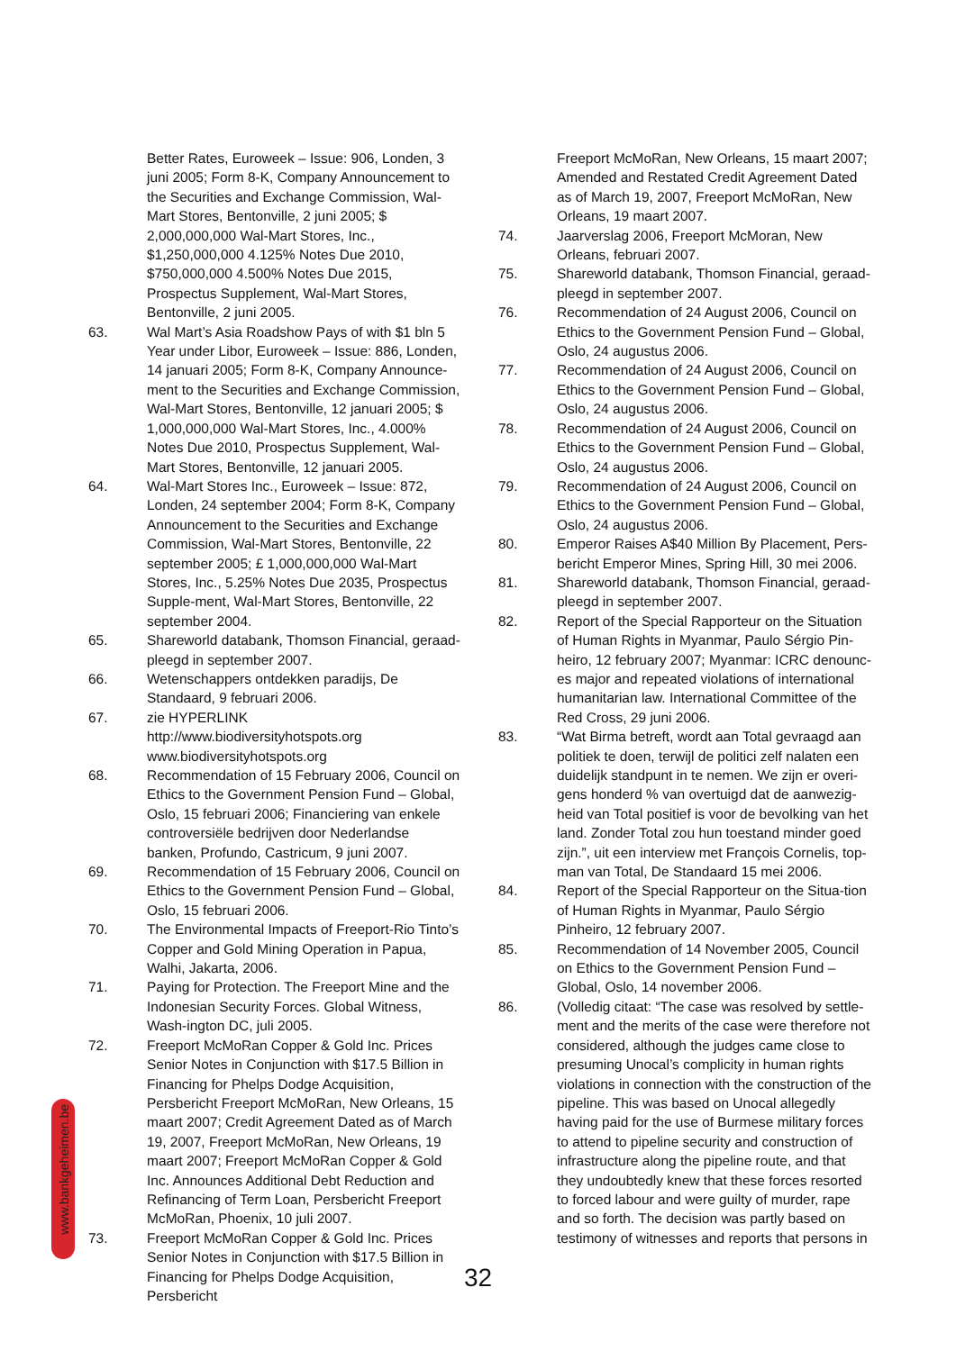Better Rates, Euroweek – Issue: 906, Londen, 3 juni 2005; Form 8-K, Company Announcement to the Securities and Exchange Commission, Wal-Mart Stores, Bentonville, 2 juni 2005; $ 2,000,000,000 Wal-Mart Stores, Inc., $1,250,000,000 4.125% Notes Due 2010, $750,000,000 4.500% Notes Due 2015, Prospectus Supplement, Wal-Mart Stores, Bentonville, 2 juni 2005.
63. Wal Mart’s Asia Roadshow Pays of with $1 bln 5 Year under Libor, Euroweek – Issue: 886, Londen, 14 januari 2005; Form 8-K, Company Announce-ment to the Securities and Exchange Commission, Wal-Mart Stores, Bentonville, 12 januari 2005; $ 1,000,000,000 Wal-Mart Stores, Inc., 4.000% Notes Due 2010, Prospectus Supplement, Wal-Mart Stores, Bentonville, 12 januari 2005.
64. Wal-Mart Stores Inc., Euroweek – Issue: 872, Londen, 24 september 2004; Form 8-K, Company Announcement to the Securities and Exchange Commission, Wal-Mart Stores, Bentonville, 22 september 2005; £ 1,000,000,000 Wal-Mart Stores, Inc., 5.25% Notes Due 2035, Prospectus Supple-ment, Wal-Mart Stores, Bentonville, 22 september 2004.
65. Shareworld databank, Thomson Financial, geraad-pleegd in september 2007.
66. Wetenschappers ontdekken paradijs, De Standaard, 9 februari 2006.
67. zie HYPERLINK http://www.biodiversityhotspots.org www.biodiversityhotspots.org
68. Recommendation of 15 February 2006, Council on Ethics to the Government Pension Fund – Global, Oslo, 15 februari 2006; Financiering van enkele controversiële bedrijven door Nederlandse banken, Profundo, Castricum, 9 juni 2007.
69. Recommendation of 15 February 2006, Council on Ethics to the Government Pension Fund – Global, Oslo, 15 februari 2006.
70. The Environmental Impacts of Freeport-Rio Tinto’s Copper and Gold Mining Operation in Papua, Walhi, Jakarta, 2006.
71. Paying for Protection. The Freeport Mine and the Indonesian Security Forces. Global Witness, Wash-ington DC, juli 2005.
72. Freeport McMoRan Copper & Gold Inc. Prices Senior Notes in Conjunction with $17.5 Billion in Financing for Phelps Dodge Acquisition, Persbericht Freeport McMoRan, New Orleans, 15 maart 2007; Credit Agreement Dated as of March 19, 2007, Freeport McMoRan, New Orleans, 19 maart 2007; Freeport McMoRan Copper & Gold Inc. Announces Additional Debt Reduction and Refinancing of Term Loan, Persbericht Freeport McMoRan, Phoenix, 10 juli 2007.
73. Freeport McMoRan Copper & Gold Inc. Prices Senior Notes in Conjunction with $17.5 Billion in Financing for Phelps Dodge Acquisition, Persbericht
Freeport McMoRan, New Orleans, 15 maart 2007; Amended and Restated Credit Agreement Dated as of March 19, 2007, Freeport McMoRan, New Orleans, 19 maart 2007.
74. Jaarverslag 2006, Freeport McMoran, New Orleans, februari 2007.
75. Shareworld databank, Thomson Financial, geraad-pleegd in september 2007.
76. Recommendation of 24 August 2006, Council on Ethics to the Government Pension Fund – Global, Oslo, 24 augustus 2006.
77. Recommendation of 24 August 2006, Council on Ethics to the Government Pension Fund – Global, Oslo, 24 augustus 2006.
78. Recommendation of 24 August 2006, Council on Ethics to the Government Pension Fund – Global, Oslo, 24 augustus 2006.
79. Recommendation of 24 August 2006, Council on Ethics to the Government Pension Fund – Global, Oslo, 24 augustus 2006.
80. Emperor Raises A$40 Million By Placement, Pers-bericht Emperor Mines, Spring Hill, 30 mei 2006.
81. Shareworld databank, Thomson Financial, geraad-pleegd in september 2007.
82. Report of the Special Rapporteur on the Situation of Human Rights in Myanmar, Paulo Sérgio Pin-heiro, 12 february 2007; Myanmar: ICRC denounc-es major and repeated violations of international humanitarian law. International Committee of the Red Cross, 29 juni 2006.
83. “Wat Birma betreft, wordt aan Total gevraagd aan politiek te doen, terwijl de politici zelf nalaten een duidelijk standpunt in te nemen. We zijn er overi-gens honderd % van overtuigd dat de aanwezig-heid van Total positief is voor de bevolking van het land. Zonder Total zou hun toestand minder goed zijn.”, uit een interview met François Cornelis, top-man van Total, De Standaard 15 mei 2006.
84. Report of the Special Rapporteur on the Situa-tion of Human Rights in Myanmar, Paulo Sérgio Pinheiro, 12 february 2007.
85. Recommendation of 14 November 2005, Council on Ethics to the Government Pension Fund – Global, Oslo, 14 november 2006.
86. (Volledig citaat: “The case was resolved by settle-ment and the merits of the case were therefore not considered, although the judges came close to presuming Unocal’s complicity in human rights violations in connection with the construction of the pipeline. This was based on Unocal allegedly having paid for the use of Burmese military forces to attend to pipeline security and construction of infrastructure along the pipeline route, and that they undoubtedly knew that these forces resorted to forced labour and were guilty of murder, rape and so forth. The decision was partly based on testimony of witnesses and reports that persons in
www.bankgeheimen.be
32